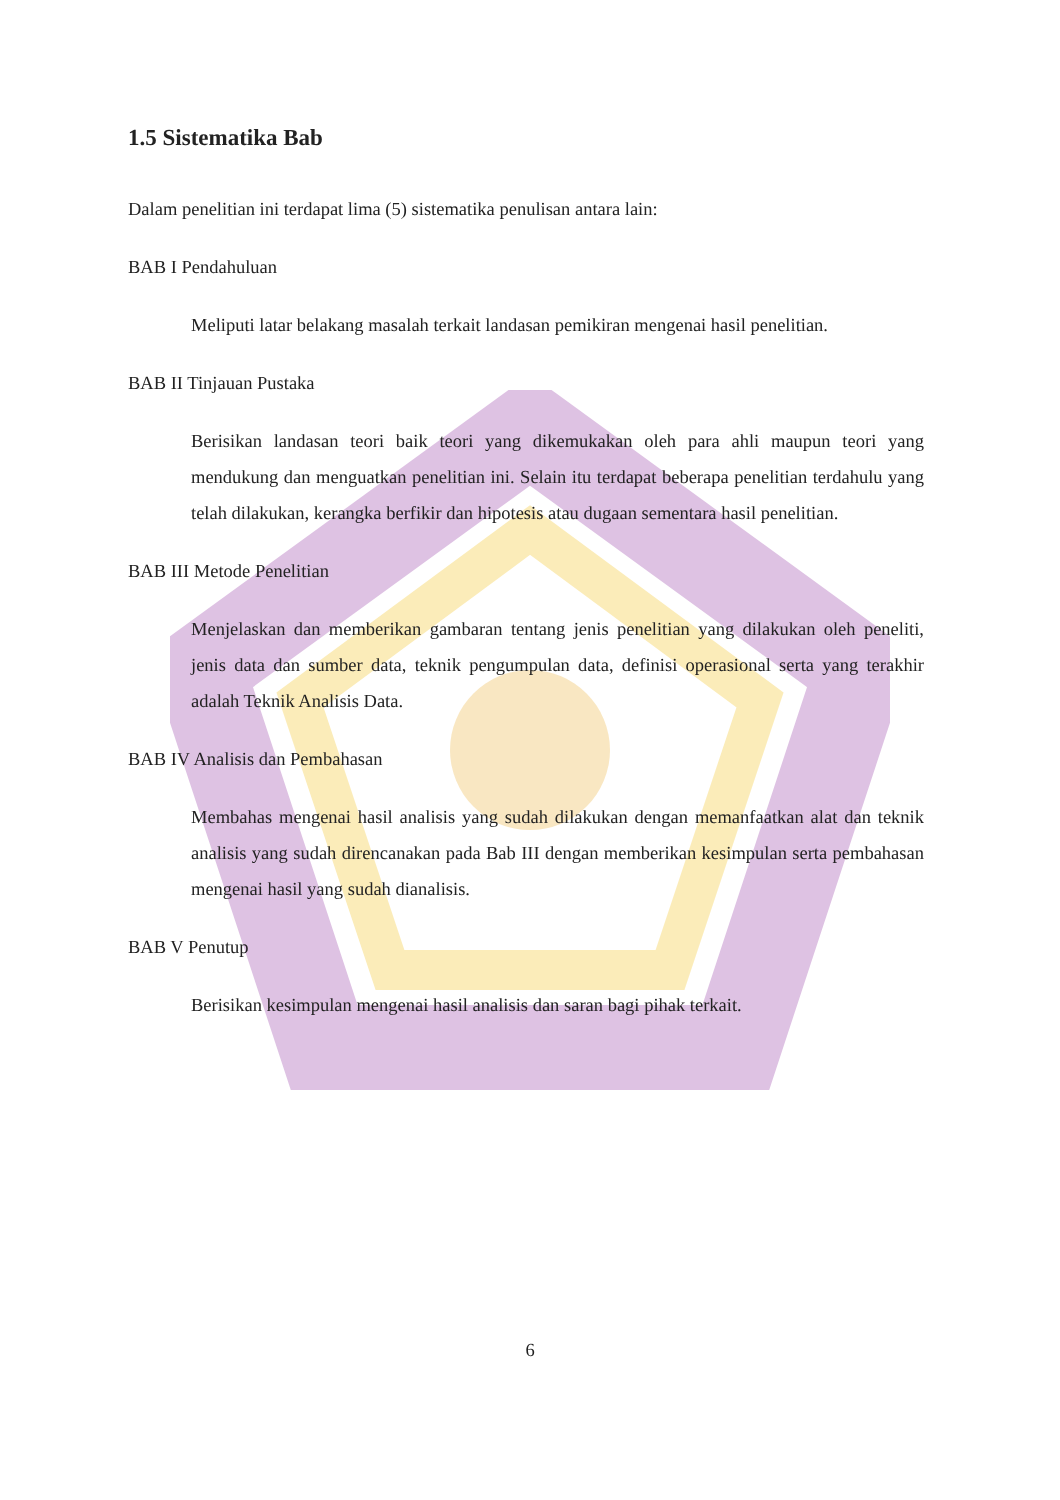1.5 Sistematika Bab
Dalam penelitian ini terdapat lima (5) sistematika penulisan antara lain:
BAB I Pendahuluan
Meliputi latar belakang masalah terkait landasan pemikiran mengenai hasil penelitian.
BAB II Tinjauan Pustaka
Berisikan landasan teori baik teori yang dikemukakan oleh para ahli maupun teori yang mendukung dan menguatkan penelitian ini. Selain itu terdapat beberapa penelitian terdahulu yang telah dilakukan, kerangka berfikir dan hipotesis atau dugaan sementara hasil penelitian.
BAB III Metode Penelitian
Menjelaskan dan memberikan gambaran tentang jenis penelitian yang dilakukan oleh peneliti, jenis data dan sumber data, teknik pengumpulan data, definisi operasional serta yang terakhir adalah Teknik Analisis Data.
BAB IV Analisis dan Pembahasan
Membahas mengenai hasil analisis yang sudah dilakukan dengan memanfaatkan alat dan teknik analisis yang sudah direncanakan pada Bab III dengan memberikan kesimpulan serta pembahasan mengenai hasil yang sudah dianalisis.
BAB V Penutup
Berisikan kesimpulan mengenai hasil analisis dan saran bagi pihak terkait.
6